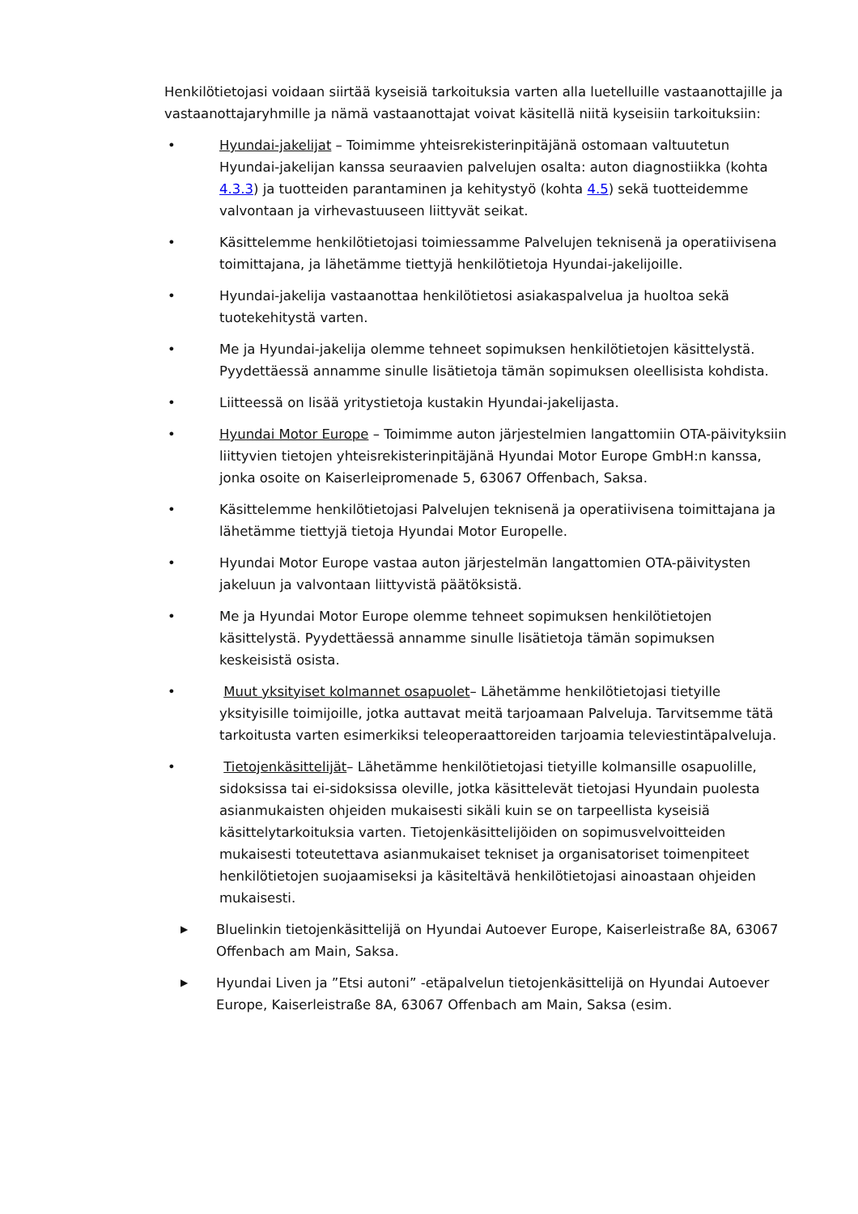Henkilötietojasi voidaan siirtää kyseisiä tarkoituksia varten alla luetelluille vastaanottajille ja vastaanottajaryhmille ja nämä vastaanottajat voivat käsitellä niitä kyseisiin tarkoituksiin:
• Hyundai-jakelijat – Toimimme yhteisrekisterinpitäjänä ostomaan valtuutetun Hyundai-jakelijan kanssa seuraavien palvelujen osalta: auton diagnostiikka (kohta 4.3.3) ja tuotteiden parantaminen ja kehitystyö (kohta 4.5) sekä tuotteidemme valvontaan ja virhevastuuseen liittyvät seikat.
• Käsittelemme henkilötietojasi toimiessamme Palvelujen teknisenä ja operatiivisena toimittajana, ja lähetämme tiettyjä henkilötietoja Hyundai-jakelijoille.
• Hyundai-jakelija vastaanottaa henkilötietosi asiakaspalvelua ja huoltoa sekä tuotekehitystä varten.
• Me ja Hyundai-jakelija olemme tehneet sopimuksen henkilötietojen käsittelystä. Pyydettäessä annamme sinulle lisätietoja tämän sopimuksen oleellisista kohdista.
• Liitteessä on lisää yritystietoja kustakin Hyundai-jakelijasta.
• Hyundai Motor Europe – Toimimme auton järjestelmien langattomiin OTA-päivityksiin liittyvien tietojen yhteisrekisterinpitäjänä Hyundai Motor Europe GmbH:n kanssa, jonka osoite on Kaiserleipromenade 5, 63067 Offenbach, Saksa.
• Käsittelemme henkilötietojasi Palvelujen teknisenä ja operatiivisena toimittajana ja lähetämme tiettyjä tietoja Hyundai Motor Europelle.
• Hyundai Motor Europe vastaa auton järjestelmän langattomien OTA-päivitysten jakeluun ja valvontaan liittyvistä päätöksistä.
• Me ja Hyundai Motor Europe olemme tehneet sopimuksen henkilötietojen käsittelystä. Pyydettäessä annamme sinulle lisätietoja tämän sopimuksen keskeisistä osista.
• Muut yksityiset kolmannet osapuolet– Lähetämme henkilötietojasi tietyille yksityisille toimijoille, jotka auttavat meitä tarjoamaan Palveluja. Tarvitsemme tätä tarkoitusta varten esimerkiksi teleoperaattoreiden tarjoamia televiestintäpalveluja.
• Tietojenkäsittelijät– Lähetämme henkilötietojasi tietyille kolmansille osapuolille, sidoksissa tai ei-sidoksissa oleville, jotka käsittelevät tietojasi Hyundain puolesta asianmukaisten ohjeiden mukaisesti sikäli kuin se on tarpeellista kyseisiä käsittelytarkoituksia varten. Tietojenkäsittelijöiden on sopimusvelvoitteiden mukaisesti toteutettava asianmukaiset tekniset ja organisatoriset toimenpiteet henkilötietojen suojaamiseksi ja käsiteltävä henkilötietojasi ainoastaan ohjeiden mukaisesti.
▶
Bluelinkin tietojenkäsittelijä on Hyundai Autoever Europe, Kaiserleistraße 8A, 63067 Offenbach am Main, Saksa.
▶
Hyundai Liven ja ”Etsi autoni” -etäpalvelun tietojenkäsittelijä on Hyundai Autoever Europe, Kaiserleistraße 8A, 63067 Offenbach am Main, Saksa (esim.